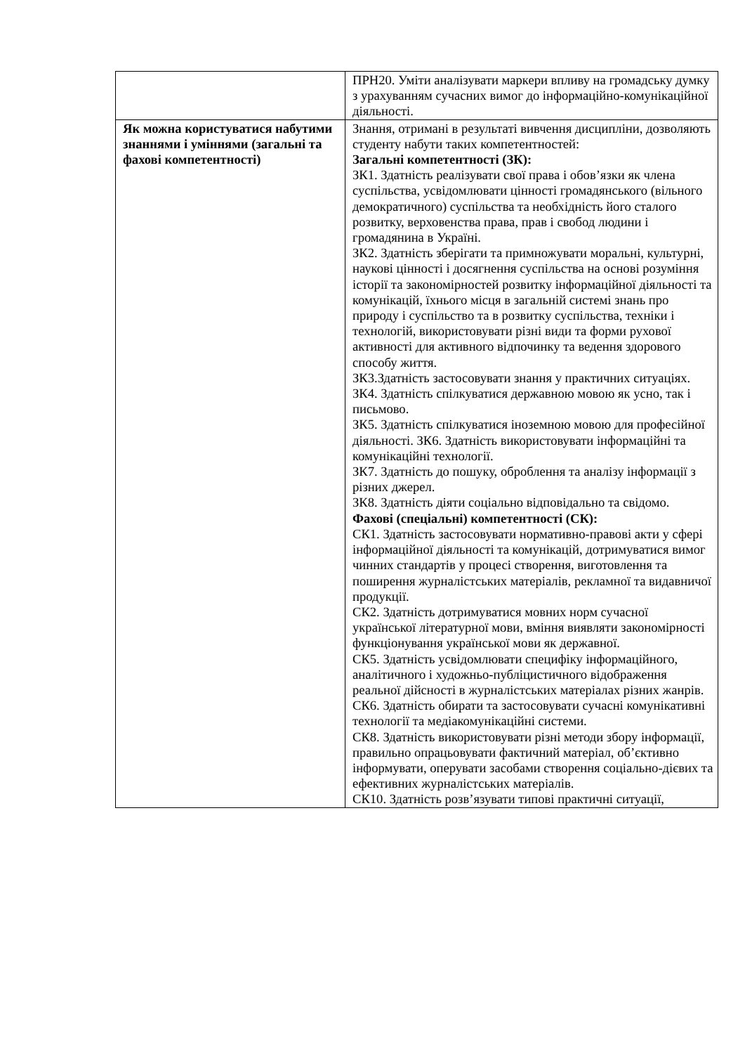| | ПРН20. Уміти аналізувати маркери впливу на громадську думку з урахуванням сучасних вимог до інформаційно-комунікаційної діяльності. |
| Як можна користуватися набутими знаннями і уміннями (загальні та фахові компетентності) | Знання, отримані в результаті вивчення дисципліни, дозволяють студенту набути таких компетентностей: Загальні компетентності (ЗК): ЗК1. Здатність реалізувати свої права і обов’язки як члена суспільства, усвідомлювати цінності громадянського (вільного демократичного) суспільства та необхідність його сталого розвитку, верховенства права, прав і свобод людини і громадянина в Україні. ЗК2. Здатність зберігати та примножувати моральні, культурні, наукові цінності і досягнення суспільства на основі розуміння історії та закономірностей розвитку інформаційної діяльності та комунікацій, їхнього місця в загальній системі знань про природу і суспільство та в розвитку суспільства, техніки і технологій, використовувати різні види та форми рухової активності для активного відпочинку та ведення здорового способу життя. ЗК3.Здатність застосовувати знання у практичних ситуаціях. ЗК4. Здатність спілкуватися державною мовою як усно, так і письмово. ЗК5. Здатність спілкуватися іноземною мовою для професійної діяльності. ЗК6. Здатність використовувати інформаційні та комунікаційні технології. ЗК7. Здатність до пошуку, оброблення та аналізу інформації з різних джерел. ЗК8. Здатність діяти соціально відповідально та свідомо. Фахові (спеціальні) компетентності (СК): СК1. Здатність застосовувати нормативно-правові акти у сфері інформаційної діяльності та комунікацій, дотримуватися вимог чинних стандартів у процесі створення, виготовлення та поширення журналістських матеріалів, рекламної та видавничої продукції. СК2. Здатність дотримуватися мовних норм сучасної української літературної мови, вміння виявляти закономірності функціонування української мови як державної. СК5. Здатність усвідомлювати специфіку інформаційного, аналітичного і художньо-публіцистичного відображення реальної дійсності в журналістських матеріалах різних жанрів. СК6. Здатність обирати та застосовувати сучасні комунікативні технології та медіакомунікаційні системи. СК8. Здатність використовувати різні методи збору інформації, правильно опрацьовувати фактичний матеріал, об’єктивно інформувати, оперувати засобами створення соціально-дієвих та ефективних журналістських матеріалів. СК10. Здатність розв’язувати типові практичні ситуації, |